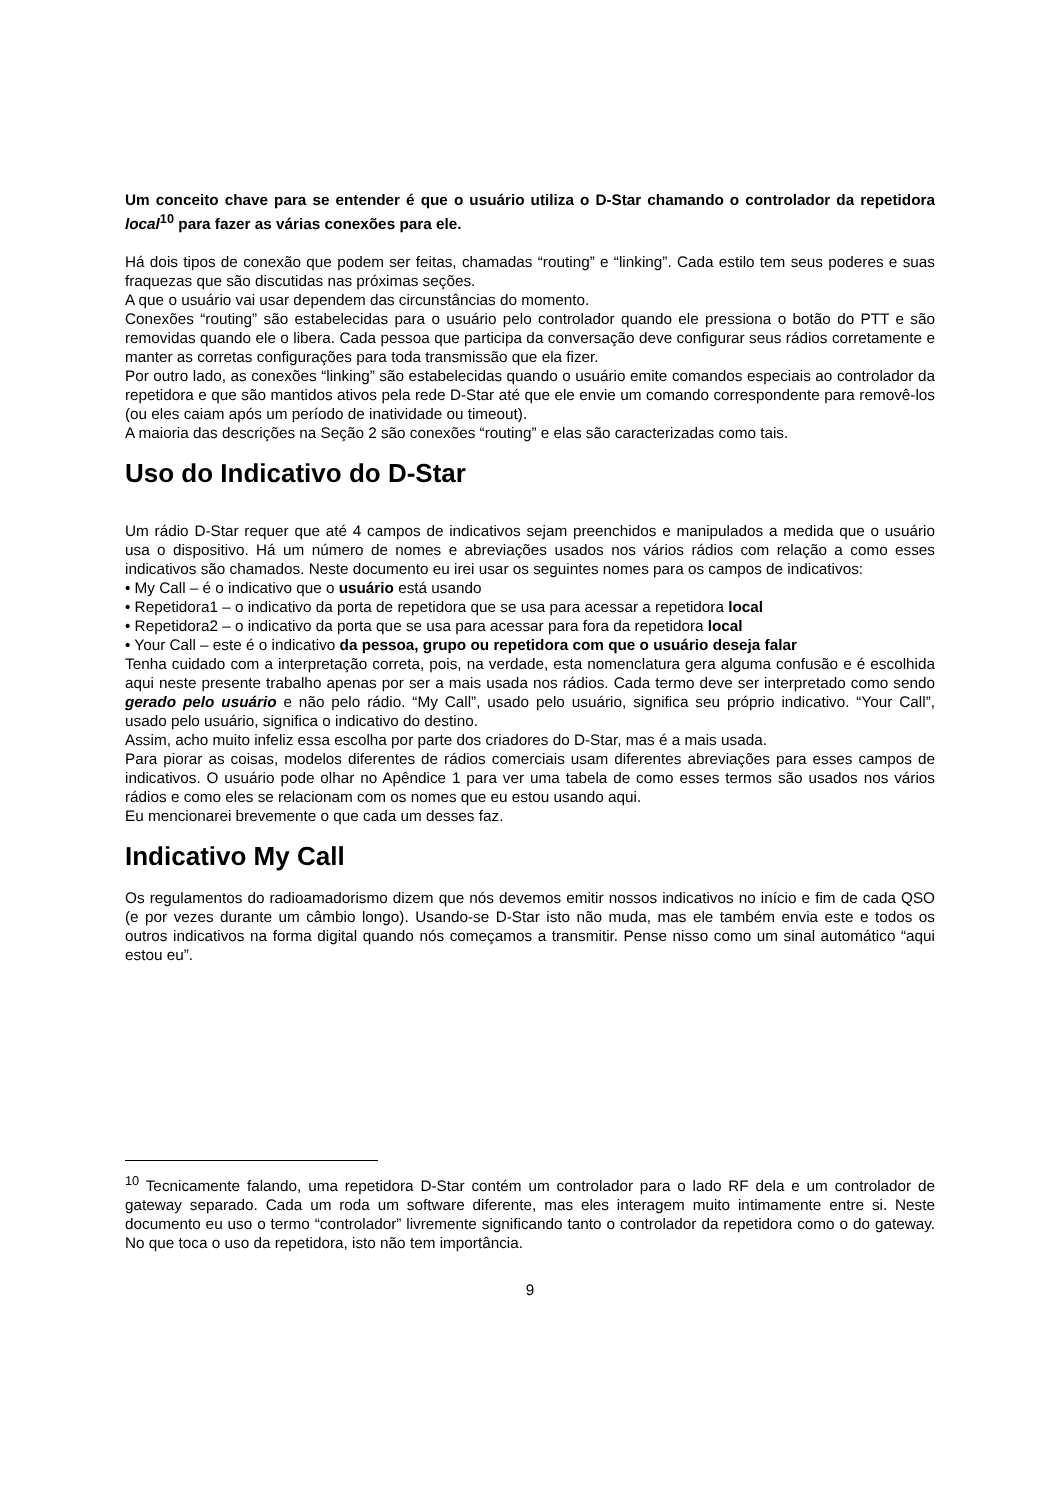Um conceito chave para se entender é que o usuário utiliza o D-Star chamando o controlador da repetidora local<sup>10</sup> para fazer as várias conexões para ele.
Há dois tipos de conexão que podem ser feitas, chamadas “routing” e “linking”. Cada estilo tem seus poderes e suas fraquezas que são discutidas nas próximas seções.
A que o usuário vai usar dependem das circunstâncias do momento.
Conexões “routing” são estabelecidas para o usuário pelo controlador quando ele pressiona o botão do PTT e são removidas quando ele o libera. Cada pessoa que participa da conversação deve configurar seus rádios corretamente e manter as corretas configurações para toda transmissão que ela fizer.
Por outro lado, as conexões “linking” são estabelecidas quando o usuário emite comandos especiais ao controlador da repetidora e que são mantidos ativos pela rede D-Star até que ele envie um comando correspondente para removê-los (ou eles caiam após um período de inatividade ou timeout).
A maioria das descrições na Seção 2 são conexões “routing” e elas são caracterizadas como tais.
Uso do Indicativo do D-Star
Um rádio D-Star requer que até 4 campos de indicativos sejam preenchidos e manipulados a medida que o usuário usa o dispositivo. Há um número de nomes e abreviações usados nos vários rádios com relação a como esses indicativos são chamados. Neste documento eu irei usar os seguintes nomes para os campos de indicativos:
• My Call – é o indicativo que o usuário está usando
• Repetidora1 – o indicativo da porta de repetidora que se usa para acessar a repetidora local
• Repetidora2 – o indicativo da porta que se usa para acessar para fora da repetidora local
• Your Call – este é o indicativo da pessoa, grupo ou repetidora com que o usuário deseja falar
Tenha cuidado com a interpretação correta, pois, na verdade, esta nomenclatura gera alguma confusão e é escolhida aqui neste presente trabalho apenas por ser a mais usada nos rádios. Cada termo deve ser interpretado como sendo gerado pelo usuário e não pelo rádio. “My Call”, usado pelo usuário, significa seu próprio indicativo. “Your Call”, usado pelo usuário, significa o indicativo do destino.
Assim, acho muito infeliz essa escolha por parte dos criadores do D-Star, mas é a mais usada.
Para piorar as coisas, modelos diferentes de rádios comerciais usam diferentes abreviações para esses campos de indicativos. O usuário pode olhar no Apêndice 1 para ver uma tabela de como esses termos são usados nos vários rádios e como eles se relacionam com os nomes que eu estou usando aqui.
Eu mencionarei brevemente o que cada um desses faz.
Indicativo My Call
Os regulamentos do radioamadorismo dizem que nós devemos emitir nossos indicativos no início e fim de cada QSO (e por vezes durante um câmbio longo). Usando-se D-Star isto não muda, mas ele também envia este e todos os outros indicativos na forma digital quando nós começamos a transmitir. Pense nisso como um sinal automático “aqui estou eu”.
<sup>10</sup> Tecnicamente falando, uma repetidora D-Star contém um controlador para o lado RF dela e um controlador de gateway separado. Cada um roda um software diferente, mas eles interagem muito intimamente entre si. Neste documento eu uso o termo “controlador” livremente significando tanto o controlador da repetidora como o do gateway. No que toca o uso da repetidora, isto não tem importância.
9